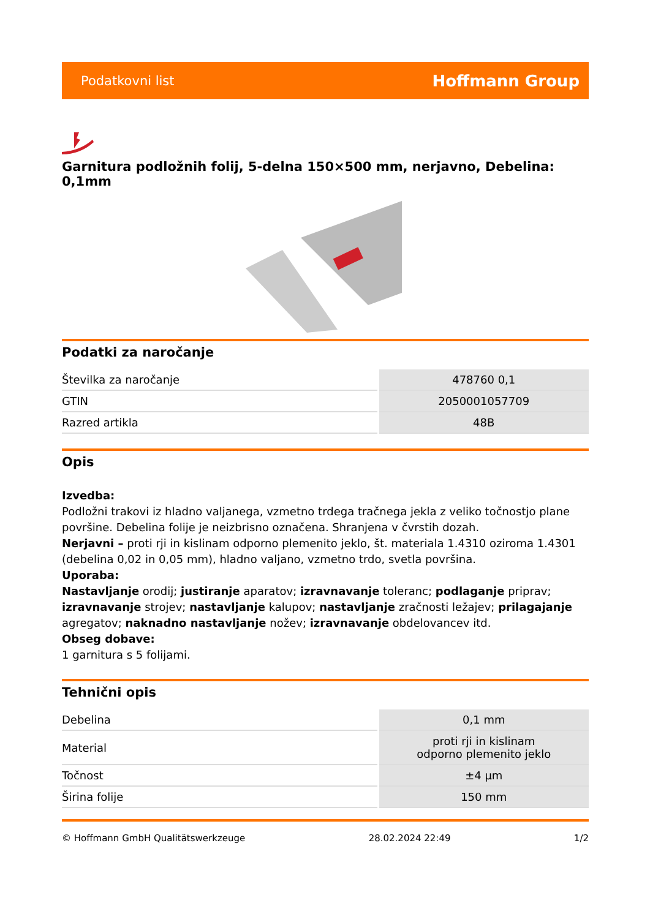Podatkovni list Hoffmann Group
Garnitura podložnih folij, 5-delna 150×500 mm, nerjavno, Debelina: 0,1mm
Podatki za naročanje
| Številka za naročanje | 478760 0,1 |
| GTIN | 2050001057709 |
| Razred artikla | 48B |
Opis
Izvedba:
Podložni trakovi iz hladno valjanega, vzmetno trdega tračnega jekla z veliko točnostjo plane površine. Debelina folije je neizbrisno označena. Shranjena v čvrstih dozah.
Nerjavni – proti rji in kislinam odporno plemenito jeklo, št. materiala 1.4310 oziroma 1.4301 (debelina 0,02 in 0,05 mm), hladno valjano, vzmetno trdo, svetla površina.
Uporaba:
Nastavljanje orodij; justiranje aparatov; izravnavanje toleranc; podlaganje priprav; izravnavanje strojev; nastavljanje kalupov; nastavljanje zračnosti ležajev; prilagajanje agregatov; naknadno nastavljanje nožev; izravnavanje obdelovancev itd.
Obseg dobave:
1 garnitura s 5 folijami.
Tehnični opis
| Debelina | 0,1 mm |
| Material | proti rji in kislinam odporno plemenito jeklo |
| Točnost | ±4 µm |
| Širina folije | 150 mm |
© Hoffmann GmbH Qualitätswerkzeuge 28.02.2024 22:49 1/2